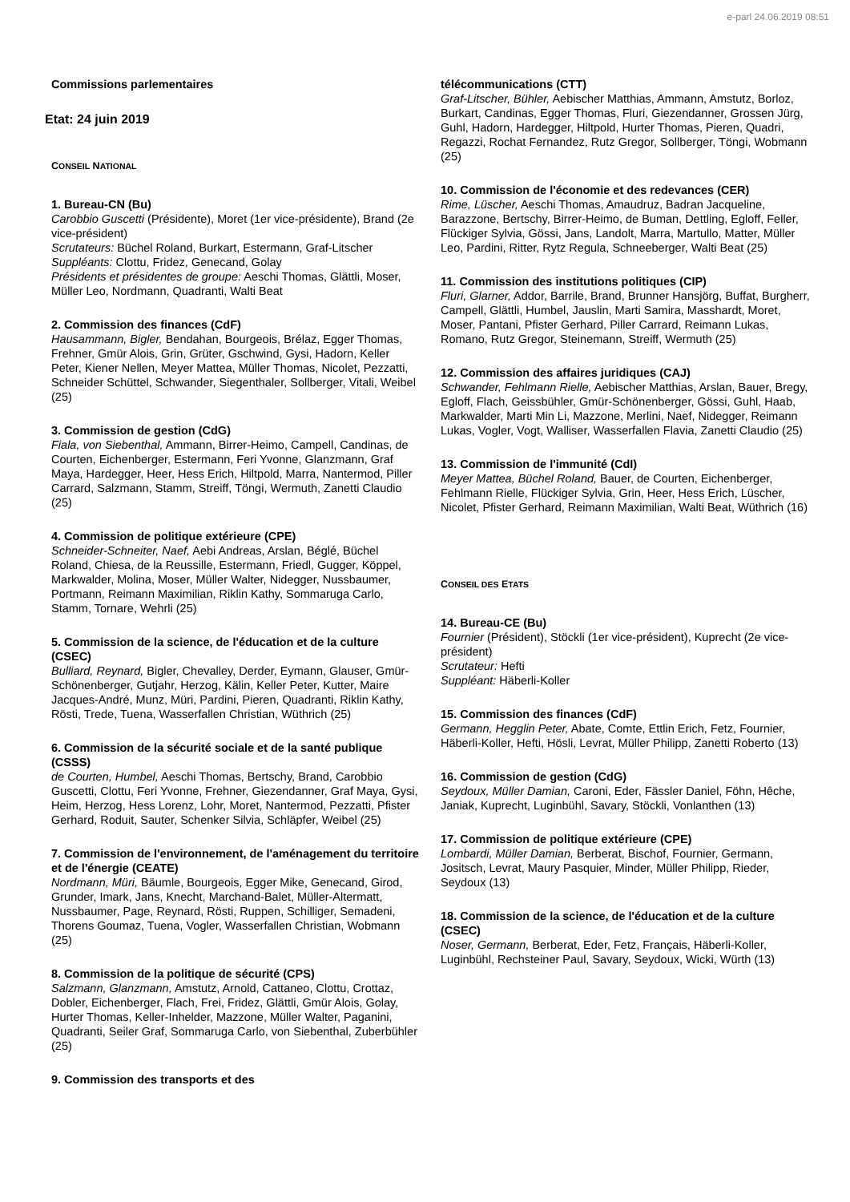e-parl 24.06.2019 08:51
Commissions parlementaires
Etat: 24 juin 2019
CONSEIL NATIONAL
1. Bureau-CN (Bu)
Carobbio Guscetti (Présidente), Moret (1er vice-présidente), Brand (2e vice-président)
Scrutateurs: Büchel Roland, Burkart, Estermann, Graf-Litscher
Suppléants: Clottu, Fridez, Genecand, Golay
Présidents et présidentes de groupe: Aeschi Thomas, Glättli, Moser, Müller Leo, Nordmann, Quadranti, Walti Beat
2. Commission des finances (CdF)
Hausammann, Bigler, Bendahan, Bourgeois, Brélaz, Egger Thomas, Frehner, Gmür Alois, Grin, Grüter, Gschwind, Gysi, Hadorn, Keller Peter, Kiener Nellen, Meyer Mattea, Müller Thomas, Nicolet, Pezzatti, Schneider Schüttel, Schwander, Siegenthaler, Sollberger, Vitali, Weibel (25)
3. Commission de gestion (CdG)
Fiala, von Siebenthal, Ammann, Birrer-Heimo, Campell, Candinas, de Courten, Eichenberger, Estermann, Feri Yvonne, Glanzmann, Graf Maya, Hardegger, Heer, Hess Erich, Hiltpold, Marra, Nantermod, Piller Carrard, Salzmann, Stamm, Streiff, Töngi, Wermuth, Zanetti Claudio (25)
4. Commission de politique extérieure (CPE)
Schneider-Schneiter, Naef, Aebi Andreas, Arslan, Béglé, Büchel Roland, Chiesa, de la Reussille, Estermann, Friedl, Gugger, Köppel, Markwalder, Molina, Moser, Müller Walter, Nidegger, Nussbaumer, Portmann, Reimann Maximilian, Riklin Kathy, Sommaruga Carlo, Stamm, Tornare, Wehrli (25)
5. Commission de la science, de l'éducation et de la culture (CSEC)
Bulliard, Reynard, Bigler, Chevalley, Derder, Eymann, Glauser, Gmür-Schönenberger, Gutjahr, Herzog, Kälin, Keller Peter, Kutter, Maire Jacques-André, Munz, Müri, Pardini, Pieren, Quadranti, Riklin Kathy, Rösti, Trede, Tuena, Wasserfallen Christian, Wüthrich (25)
6. Commission de la sécurité sociale et de la santé publique (CSSS)
de Courten, Humbel, Aeschi Thomas, Bertschy, Brand, Carobbio Guscetti, Clottu, Feri Yvonne, Frehner, Giezendanner, Graf Maya, Gysi, Heim, Herzog, Hess Lorenz, Lohr, Moret, Nantermod, Pezzatti, Pfister Gerhard, Roduit, Sauter, Schenker Silvia, Schläpfer, Weibel (25)
7. Commission de l'environnement, de l'aménagement du territoire et de l'énergie (CEATE)
Nordmann, Müri, Bäumle, Bourgeois, Egger Mike, Genecand, Girod, Grunder, Imark, Jans, Knecht, Marchand-Balet, Müller-Altermatt, Nussbaumer, Page, Reynard, Rösti, Ruppen, Schilliger, Semadeni, Thorens Goumaz, Tuena, Vogler, Wasserfallen Christian, Wobmann (25)
8. Commission de la politique de sécurité (CPS)
Salzmann, Glanzmann, Amstutz, Arnold, Cattaneo, Clottu, Crottaz, Dobler, Eichenberger, Flach, Frei, Fridez, Glättli, Gmür Alois, Golay, Hurter Thomas, Keller-Inhelder, Mazzone, Müller Walter, Paganini, Quadranti, Seiler Graf, Sommaruga Carlo, von Siebenthal, Zuberbühler (25)
9. Commission des transports et des
télécommunications (CTT)
Graf-Litscher, Bühler, Aebischer Matthias, Ammann, Amstutz, Borloz, Burkart, Candinas, Egger Thomas, Fluri, Giezendanner, Grossen Jürg, Guhl, Hadorn, Hardegger, Hiltpold, Hurter Thomas, Pieren, Quadri, Regazzi, Rochat Fernandez, Rutz Gregor, Sollberger, Töngi, Wobmann (25)
10. Commission de l'économie et des redevances (CER)
Rime, Lüscher, Aeschi Thomas, Amaudruz, Badran Jacqueline, Barazzone, Bertschy, Birrer-Heimo, de Buman, Dettling, Egloff, Feller, Flückiger Sylvia, Gössi, Jans, Landolt, Marra, Martullo, Matter, Müller Leo, Pardini, Ritter, Rytz Regula, Schneeberger, Walti Beat (25)
11. Commission des institutions politiques (CIP)
Fluri, Glarner, Addor, Barrile, Brand, Brunner Hansjörg, Buffat, Burgherr, Campell, Glättli, Humbel, Jauslin, Marti Samira, Masshardt, Moret, Moser, Pantani, Pfister Gerhard, Piller Carrard, Reimann Lukas, Romano, Rutz Gregor, Steinemann, Streiff, Wermuth (25)
12. Commission des affaires juridiques (CAJ)
Schwander, Fehlmann Rielle, Aebischer Matthias, Arslan, Bauer, Bregy, Egloff, Flach, Geissbühler, Gmür-Schönenberger, Gössi, Guhl, Haab, Markwalder, Marti Min Li, Mazzone, Merlini, Naef, Nidegger, Reimann Lukas, Vogler, Vogt, Walliser, Wasserfallen Flavia, Zanetti Claudio (25)
13. Commission de l'immunité (CdI)
Meyer Mattea, Büchel Roland, Bauer, de Courten, Eichenberger, Fehlmann Rielle, Flückiger Sylvia, Grin, Heer, Hess Erich, Lüscher, Nicolet, Pfister Gerhard, Reimann Maximilian, Walti Beat, Wüthrich (16)
CONSEIL DES ETATS
14. Bureau-CE (Bu)
Fournier (Président), Stöckli (1er vice-président), Kuprecht (2e vice-président)
Scrutateur: Hefti
Suppléant: Häberli-Koller
15. Commission des finances (CdF)
Germann, Hegglin Peter, Abate, Comte, Ettlin Erich, Fetz, Fournier, Häberli-Koller, Hefti, Hösli, Levrat, Müller Philipp, Zanetti Roberto (13)
16. Commission de gestion (CdG)
Seydoux, Müller Damian, Caroni, Eder, Fässler Daniel, Föhn, Hêche, Janiak, Kuprecht, Luginbühl, Savary, Stöckli, Vonlanthen (13)
17. Commission de politique extérieure (CPE)
Lombardi, Müller Damian, Berberat, Bischof, Fournier, Germann, Jositsch, Levrat, Maury Pasquier, Minder, Müller Philipp, Rieder, Seydoux (13)
18. Commission de la science, de l'éducation et de la culture (CSEC)
Noser, Germann, Berberat, Eder, Fetz, Français, Häberli-Koller, Luginbühl, Rechsteiner Paul, Savary, Seydoux, Wicki, Würth (13)